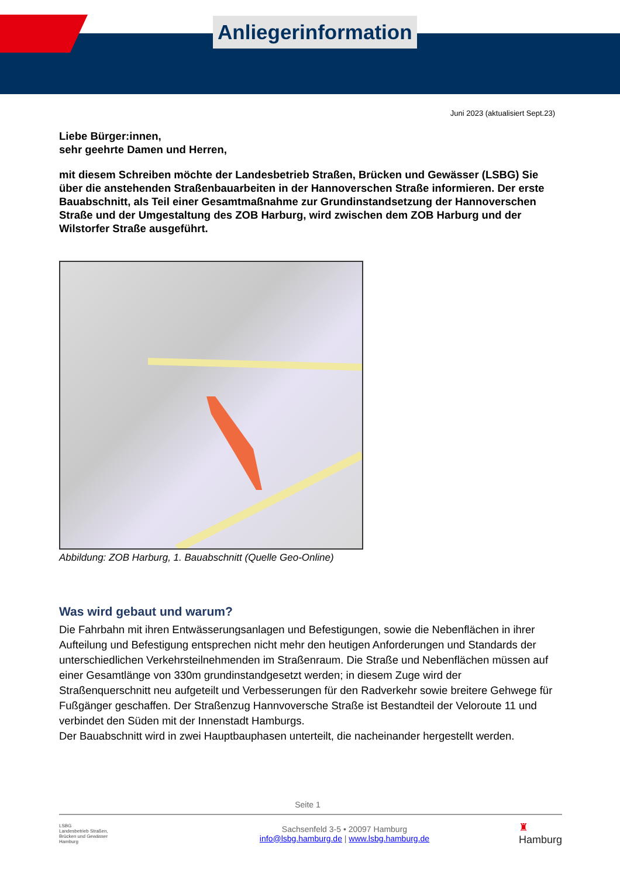Anliegerinformation
Juni 2023 (aktualisiert Sept.23)
Liebe Bürger:innen,
sehr geehrte Damen und Herren,
mit diesem Schreiben möchte der Landesbetrieb Straßen, Brücken und Gewässer (LSBG) Sie über die anstehenden Straßenbauarbeiten in der Hannoverschen Straße informieren. Der erste Bauabschnitt, als Teil einer Gesamtmaßnahme zur Grundinstandsetzung der Hannoverschen Straße und der Umgestaltung des ZOB Harburg, wird zwischen dem ZOB Harburg und der Wilstorfer Straße ausgeführt.
Abbildung: ZOB Harburg, 1. Bauabschnitt (Quelle Geo-Online)
Was wird gebaut und warum?
Die Fahrbahn mit ihren Entwässerungsanlagen und Befestigungen, sowie die Nebenflächen in ihrer Aufteilung und Befestigung entsprechen nicht mehr den heutigen Anforderungen und Standards der unterschiedlichen Verkehrsteilnehmenden im Straßenraum. Die Straße und Nebenflächen müssen auf einer Gesamtlänge von 330m grundinstandgesetzt werden; in diesem Zuge wird der Straßenquerschnitt neu aufgeteilt und Verbesserungen für den Radverkehr sowie breitere Gehwege für Fußgänger geschaffen. Der Straßenzug Hannvoversche Straße ist Bestandteil der Veloroute 11 und verbindet den Süden mit der Innenstadt Hamburgs.
Der Bauabschnitt wird in zwei Hauptbauphasen unterteilt, die nacheinander hergestellt werden.
Seite 1
LSBG
Landesbetrieb Straßen,
Brücken und Gewässer
Hamburg
Sachsenfeld 3-5 • 20097 Hamburg
info@lsbg.hamburg.de | www.lsbg.hamburg.de
♜
Hamburg